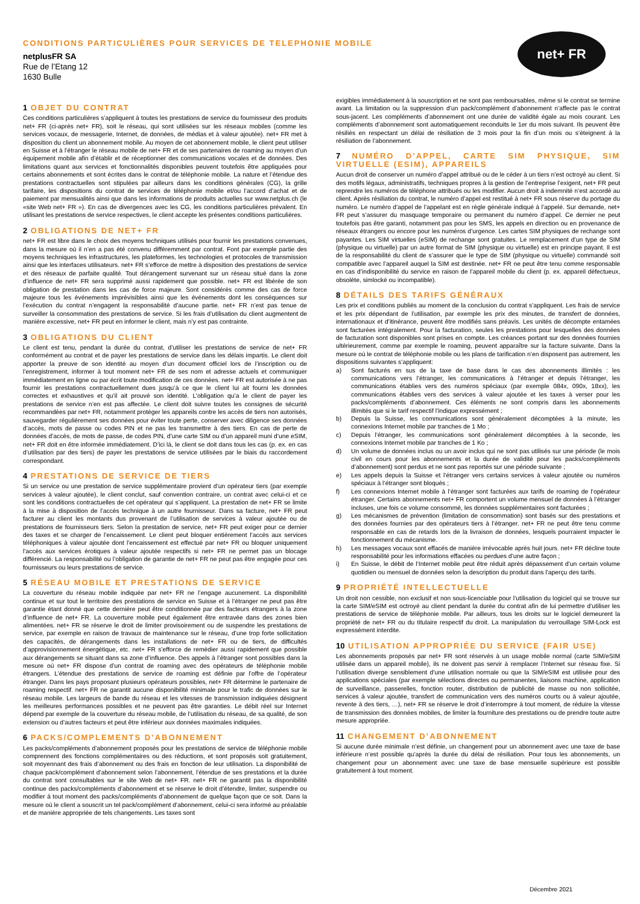CONDITIONS PARTICULIÈRES POUR SERVICES DE TELEPHONIE MOBILE
netplusFR SA
Rue de l’Etang 12
1630 Bulle
net+ FR
1 OBJET DU CONTRAT
Ces conditions particulières s’appliquent à toutes les prestations de service du fournisseur des produits net+ FR (ci-après net+ FR), soit le réseau, qui sont utilisées sur les réseaux mobiles (comme les services vocaux, de messagerie, Internet, de données, de médias et à valeur ajoutée). net+ FR met à disposition du client un abonnement mobile. Au moyen de cet abonnement mobile, le client peut utiliser en Suisse et à l’étranger le réseau mobile de net+ FR et de ses partenaires de roaming au moyen d’un équipement mobile afin d’établir et de réceptionner des communications vocales et de données. Des limitations quant aux services et fonctionnalités disponibles peuvent toutefois être appliquées pour certains abonnements et sont écrites dans le contrat de téléphonie mobile. La nature et l’étendue des prestations contractuelles sont stipulées par ailleurs dans les conditions générales (CG), la grille tarifaire, les dispositions du contrat de services de téléphonie mobile et/ou l’accord d’achat et de paiement par mensualités ainsi que dans les informations de produits actuelles sur www.netplus.ch (le «site Web net+ FR »). En cas de divergences avec les CG, les conditions particulières prévalent. En utilisant les prestations de service respectives, le client accepte les présentes conditions particulières.
2 OBLIGATIONS DE NET+ FR
net+ FR est libre dans le choix des moyens techniques utilisés pour fournir les prestations convenues, dans la mesure où il n’en a pas été convenu différemment par contrat. Font par exemple partie des moyens techniques les infrastructures, les plateformes, les technologies et protocoles de transmission ainsi que les interfaces utilisateurs. net+ FR s’efforce de mettre à disposition des prestations de service et des réseaux de parfaite qualité. Tout dérangement survenant sur un réseau situé dans la zone d’influence de net+ FR sera supprimé aussi rapidement que possible. net+ FR est libérée de son obligation de prestation dans les cas de force majeure. Sont considérés comme des cas de force majeure tous les événements imprévisibles ainsi que les événements dont les conséquences sur l’exécution du contrat n’engagent la responsabilité d’aucune partie. net+ FR n’est pas tenue de surveiller la consommation des prestations de service. Si les frais d’utilisation du client augmentent de manière excessive, net+ FR peut en informer le client, mais n’y est pas contrainte.
3 OBLIGATIONS DU CLIENT
Le client est tenu, pendant la durée du contrat, d’utiliser les prestations de service de net+ FR conformément au contrat et de payer les prestations de service dans les délais impartis. Le client doit apporter la preuve de son identité au moyen d’un document officiel lors de l’inscription ou de l’enregistrement, informer à tout moment net+ FR de ses nom et adresse actuels et communiquer immédiatement en ligne ou par écrit toute modification de ces données. net+ FR est autorisée à ne pas fournir les prestations contractuellement dues jusqu’à ce que le client lui ait fourni les données correctes et exhaustives et qu’il ait prouvé son identité. L’obligation qu’a le client de payer les prestations de service n’en est pas affectée. Le client doit suivre toutes les consignes de sécurité recommandées par net+ FR, notamment protéger les appareils contre les accès de tiers non autorisés, sauvegarder régulièrement ses données pour éviter toute perte, conserver avec diligence ses données d’accès, mots de passe ou codes PIN et ne pas les transmettre à des tiers. En cas de perte de données d’accès, de mots de passe, de codes PIN, d’une carte SIM ou d’un appareil muni d’une eSIM, net+ FR doit en être informée immédiatement. D’ici là, le client se doit dans tous les cas (p. ex. en cas d’utilisation par des tiers) de payer les prestations de service utilisées par le biais du raccordement correspondant.
4 PRESTATIONS DE SERVICE DE TIERS
Si un service ou une prestation de service supplémentaire provient d’un opérateur tiers (par exemple services à valeur ajoutée), le client conclut, sauf convention contraire, un contrat avec celui-ci et ce sont les conditions contractuelles de cet opérateur qui s’appliquent. La prestation de net+ FR se limite à la mise à disposition de l’accès technique à un autre fournisseur. Dans sa facture, net+ FR peut facturer au client les montants dus provenant de l’utilisation de services à valeur ajoutée ou de prestations de fournisseurs tiers. Selon la prestation de service, net+ FR peut exiger pour ce dernier des taxes et se charger de l’encaissement. Le client peut bloquer entièrement l’accès aux services téléphoniques à valeur ajoutée dont l’encaissement est effectué par net+ FR ou bloquer uniquement l’accès aux services érotiques à valeur ajoutée respectifs si net+ FR ne permet pas un blocage différencié. La responsabilité ou l’obligation de garantie de net+ FR ne peut pas être engagée pour ces fournisseurs ou leurs prestations de service.
5 RÉSEAU MOBILE ET PRESTATIONS DE SERVICE
La couverture du réseau mobile indiquée par net+ FR ne l’engage aucunement. La disponibilité continue et sur tout le territoire des prestations de service en Suisse et à l’étranger ne peut pas être garantie étant donné que cette dernière peut être conditionnée par des facteurs étrangers à la zone d’influence de net+ FR. La couverture mobile peut également être entravée dans des zones bien alimentées. net+ FR se réserve le droit de limiter provisoirement ou de suspendre les prestations de service, par exemple en raison de travaux de maintenance sur le réseau, d’une trop forte sollicitation des capacités, de dérangements dans les installations de net+ FR ou de tiers, de difficultés d’approvisionnement énergétique, etc. net+ FR s’efforce de remédier aussi rapidement que possible aux dérangements se situant dans sa zone d’influence. Des appels à l’étranger sont possibles dans la mesure où net+ FR dispose d’un contrat de roaming avec des opérateurs de téléphonie mobile étrangers. L’étendue des prestations de service de roaming est définie par l’offre de l’opérateur étranger. Dans les pays proposant plusieurs opérateurs possibles, net+ FR détermine le partenaire de roaming respectif. net+ FR ne garantit aucune disponibilité minimale pour le trafic de données sur le réseau mobile. Les largeurs de bande du réseau et les vitesses de transmission indiquées désignent les meilleures performances possibles et ne peuvent pas être garanties. Le débit réel sur Internet dépend par exemple de la couverture du réseau mobile, de l’utilisation du réseau, de sa qualité, de son extension ou d’autres facteurs et peut être inférieur aux données maximales indiquées.
6 PACKS/COMPLEMENTS D’ABONNEMENT
Les packs/compléments d’abonnement proposés pour les prestations de service de téléphonie mobile comprennent des fonctions complémentaires ou des réductions, et sont proposés soit gratuitement, soit moyennant des frais d’abonnement ou des frais en fonction de leur utilisation. La disponibilité de chaque pack/complément d’abonnement selon l’abonnement, l’étendue de ses prestations et la durée du contrat sont consultables sur le site Web de net+ FR. net+ FR ne garantit pas la disponibilité continue des packs/compléments d’abonnement et se réserve le droit d’étendre, limiter, suspendre ou modifier à tout moment des packs/compléments d’abonnement de quelque façon que ce soit. Dans la mesure où le client a souscrit un tel pack/complément d’abonnement, celui-ci sera informé au préalable et de manière appropriée de tels changements. Les taxes sont
exigibles immédiatement à la souscription et ne sont pas remboursables, même si le contrat se termine avant. La limitation ou la suppression d’un pack/complément d’abonnement n’affecte pas le contrat sous-jacent. Les compléments d’abonnement ont une durée de validité égale au mois courant. Les compléments d’abonnement sont automatiquement reconduits le 1er du mois suivant. Ils peuvent être résiliés en respectant un délai de résiliation de 3 mois pour la fin d’un mois ou s’éteignent à la résiliation de l’abonnement.
7 NUMÉRO D’APPEL, CARTE SIM PHYSIQUE, SIM VIRTUELLE (ESIM), APPAREILS
Aucun droit de conserver un numéro d’appel attribué ou de le céder à un tiers n’est octroyé au client. Si des motifs légaux, administratifs, techniques propres à la gestion de l’entreprise l’exigent, net+ FR peut reprendre les numéros de téléphone attribués ou les modifier. Aucun droit à indemnité n’est accordé au client. Après résiliation du contrat, le numéro d’appel est restitué à net+ FR sous réserve du portage du numéro. Le numéro d’appel de l’appelant est en règle générale indiqué à l’appelé. Sur demande, net+ FR peut s’assurer du masquage temporaire ou permanent du numéro d’appel. Ce dernier ne peut toutefois pas être garanti, notamment pas pour les SMS, les appels en direction ou en provenance de réseaux étrangers ou encore pour les numéros d’urgence. Les cartes SIM physiques de rechange sont payantes. Les SIM virtuelles (eSIM) de rechange sont gratuites. Le remplacement d’un type de SIM (physique ou virtuelle) par un autre format de SIM (physique ou virtuelle) est en principe payant. Il est de la responsabilité du client de s’assurer que le type de SIM (physique ou virtuelle) commandé soit compatible avec l’appareil auquel la SIM est destinée. net+ FR ne peut être tenu comme responsable en cas d’indisponibilité du service en raison de l’appareil mobile du client (p. ex. appareil défectueux, obsolète, simlocké ou incompatible).
8 DÉTAILS DES TARIFS GÉNÉRAUX
Les prix et conditions publiés au moment de la conclusion du contrat s’appliquent. Les frais de service et les prix dépendant de l’utilisation, par exemple les prix des minutes, de transfert de données, internationaux et d’itinérance, peuvent être modifiés sans préavis. Les unités de décompte entamées sont facturées intégralement. Pour la facturation, seules les prestations pour lesquelles des données de facturation sont disponibles sont prises en compte. Les créances portant sur des données fournies ultérieurement, comme par exemple le roaming, peuvent apparaître sur la facture suivante. Dans la mesure où le contrat de téléphonie mobile ou les plans de tarification n’en disposent pas autrement, les dispositions suivantes s’appliquent:
a) Sont facturés en sus de la taxe de base dans le cas des abonnements illimités : les communications vers l’étranger, les communications à l’étranger et depuis l’étranger, les communications établies vers des numéros spéciaux (par exemple 084x, 090x, 18xx), les communications établies vers des services à valeur ajoutée et les taxes à verser pour les packs/compléments d’abonnement. Ces éléments ne sont compris dans les abonnements illimités que si le tarif respectif l’indique expressément ;
b) Depuis la Suisse, les communications sont généralement décomptées à la minute, les connexions Internet mobile par tranches de 1 Mo ;
c) Depuis l’étranger, les communications sont généralement décomptées à la seconde, les connexions Internet mobile par tranches de 1 Ko ;
d) Un volume de données inclus ou un avoir inclus qui ne sont pas utilisés sur une période (le mois civil en cours pour les abonnements et la durée de validité pour les packs/compléments d’abonnement) sont perdus et ne sont pas reportés sur une période suivante ;
e) Les appels depuis la Suisse et l’étranger vers certains services à valeur ajoutée ou numéros spéciaux à l’étranger sont bloqués ;
f) Les connexions Internet mobile à l’étranger sont facturées aux tarifs de roaming de l’opérateur étranger. Certains abonnements net+ FR comportent un volume mensuel de données à l’étranger incluses, une fois ce volume consommé, les données supplémentaires sont facturées ;
g) Les mécanismes de prévention (limitation de consommation) sont basés sur des prestations et des données fournies par des opérateurs tiers à l’étranger. net+ FR ne peut être tenu comme responsable en cas de retards lors de la livraison de données, lesquels pourraient impacter le fonctionnement du mécanisme.
h) Les messages vocaux sont effacés de manière irrévocable après huit jours. net+ FR décline toute responsabilité pour les informations effacées ou perdues d’une autre façon ;
i) En Suisse, le débit de l’Internet mobile peut être réduit après dépassement d’un certain volume quotidien ou mensuel de données selon la description du produit dans l’aperçu des tarifs.
9 PROPRIÉTÉ INTELLECTUELLE
Un droit non cessible, non exclusif et non sous-licenciable pour l’utilisation du logiciel qui se trouve sur la carte SIM/eSIM est octroyé au client pendant la durée du contrat afin de lui permettre d’utiliser les prestations de service de téléphonie mobile. Par ailleurs, tous les droits sur le logiciel demeurent la propriété de net+ FR ou du titulaire respectif du droit. La manipulation du verrouillage SIM-Lock est expressément interdite.
10 UTILISATION APPROPRIÉE DU SERVICE (FAIR USE)
Les abonnements proposés par net+ FR sont réservés à un usage mobile normal (carte SIM/eSIM utilisée dans un appareil mobile), ils ne doivent pas servir à remplacer l’Internet sur réseau fixe. Si l’utilisation diverge sensiblement d’une utilisation normale ou que la SIM/eSIM est utilisée pour des applications spéciales (par exemple sélections directes ou permanentes, liaisons machine, application de surveillance, passerelles, fonction router, distribution de publicité de masse ou non sollicitée, services à valeur ajoutée, transfert de communication vers des numéros courts ou à valeur ajoutée, revente à des tiers, …), net+ FR se réserve le droit d’interrompre à tout moment, de réduire la vitesse de transmission des données mobiles, de limiter la fourniture des prestations ou de prendre toute autre mesure appropriée.
11 CHANGEMENT D’ABONNEMENT
Si aucune durée minimale n’est définie, un changement pour un abonnement avec une taxe de base inférieure n’est possible qu’après la durée du délai de résiliation. Pour tous les abonnements, un changement pour un abonnement avec une taxe de base mensuelle supérieure est possible gratuitement à tout moment.
Décembre 2021